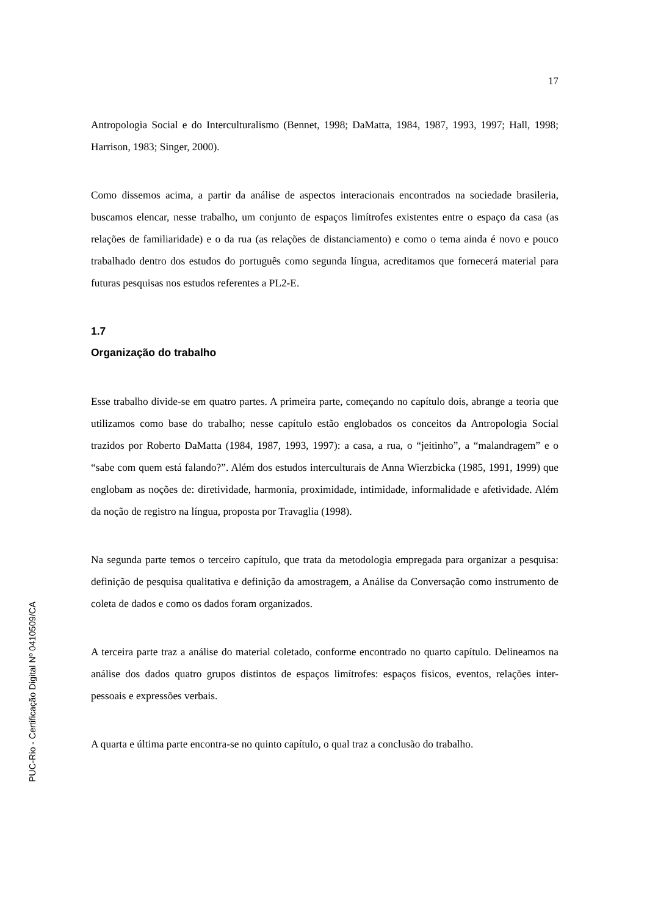PUC-Rio - Certificação Digital Nº 0410509/CA
17
Antropologia Social e do Interculturalismo (Bennet, 1998; DaMatta, 1984, 1987, 1993, 1997; Hall, 1998; Harrison, 1983; Singer, 2000).
Como dissemos acima, a partir da análise de aspectos interacionais encontrados na sociedade brasileria, buscamos elencar, nesse trabalho, um conjunto de espaços limítrofes existentes entre o espaço da casa (as relações de familiaridade) e o da rua (as relações de distanciamento) e como o tema ainda é novo e pouco trabalhado dentro dos estudos do português como segunda língua, acreditamos que fornecerá material para futuras pesquisas nos estudos referentes a PL2-E.
1.7
Organização do trabalho
Esse trabalho divide-se em quatro partes. A primeira parte, começando no capítulo dois, abrange a teoria que utilizamos como base do trabalho; nesse capítulo estão englobados os conceitos da Antropologia Social trazidos por Roberto DaMatta (1984, 1987, 1993, 1997): a casa, a rua, o “jeitinho”, a “malandragem” e o “sabe com quem está falando?”. Além dos estudos interculturais de Anna Wierzbicka (1985, 1991, 1999) que englobam as noções de: diretividade, harmonia, proximidade, intimidade, informalidade e afetividade. Além da noção de registro na língua, proposta por Travaglia (1998).
Na segunda parte temos o terceiro capítulo, que trata da metodologia empregada para organizar a pesquisa: definição de pesquisa qualitativa e definição da amostragem, a Análise da Conversação como instrumento de coleta de dados e como os dados foram organizados.
A terceira parte traz a análise do material coletado, conforme encontrado no quarto capítulo. Delineamos na análise dos dados quatro grupos distintos de espaços limítrofes: espaços físicos, eventos, relações inter-pessoais e expressões verbais.
A quarta e última parte encontra-se no quinto capítulo, o qual traz a conclusão do trabalho.